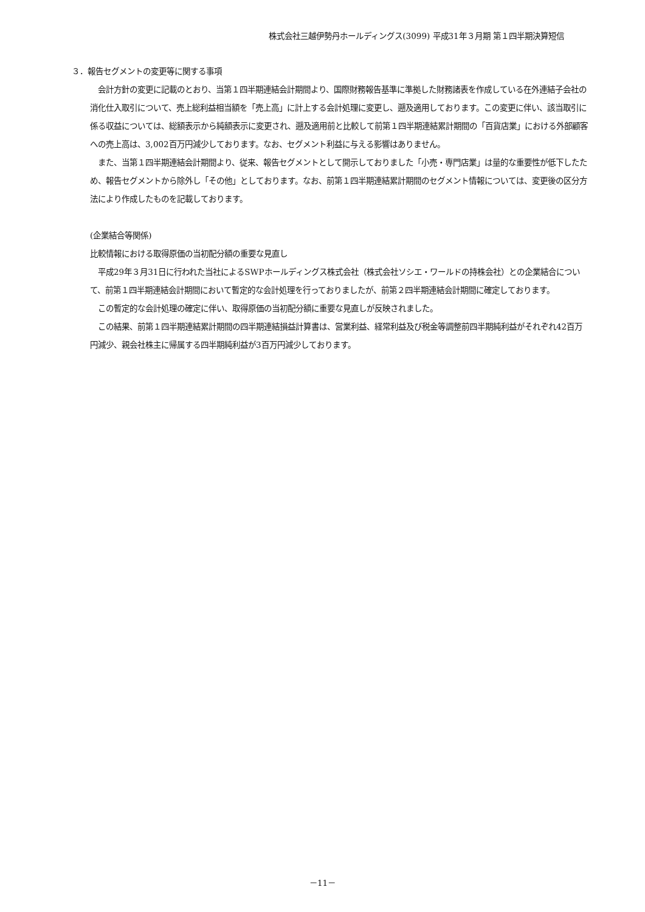株式会社三越伊勢丹ホールディングス(3099) 平成31年３月期 第１四半期決算短信
３．報告セグメントの変更等に関する事項
　会計方針の変更に記載のとおり、当第１四半期連結会計期間より、国際財務報告基準に準拠した財務諸表を作成している在外連結子会社の消化仕入取引について、売上総利益相当額を「売上高」に計上する会計処理に変更し、遡及適用しております。この変更に伴い、該当取引に係る収益については、総額表示から純額表示に変更され、遡及適用前と比較して前第１四半期連結累計期間の「百貨店業」における外部顧客への売上高は、3,002百万円減少しております。なお、セグメント利益に与える影響はありません。
　また、当第１四半期連結会計期間より、従来、報告セグメントとして開示しておりました「小売・専門店業」は量的な重要性が低下したため、報告セグメントから除外し「その他」としております。なお、前第１四半期連結累計期間のセグメント情報については、変更後の区分方法により作成したものを記載しております。
(企業結合等関係)
比較情報における取得原価の当初配分額の重要な見直し
　平成29年３月31日に行われた当社によるSWPホールディングス株式会社（株式会社ソシエ・ワールドの持株会社）との企業結合について、前第１四半期連結会計期間において暫定的な会計処理を行っておりましたが、前第２四半期連結会計期間に確定しております。
　この暫定的な会計処理の確定に伴い、取得原価の当初配分額に重要な見直しが反映されました。
　この結果、前第１四半期連結累計期間の四半期連結損益計算書は、営業利益、経常利益及び税金等調整前四半期純利益がそれぞれ42百万円減少、親会社株主に帰属する四半期純利益が3百万円減少しております。
－11－